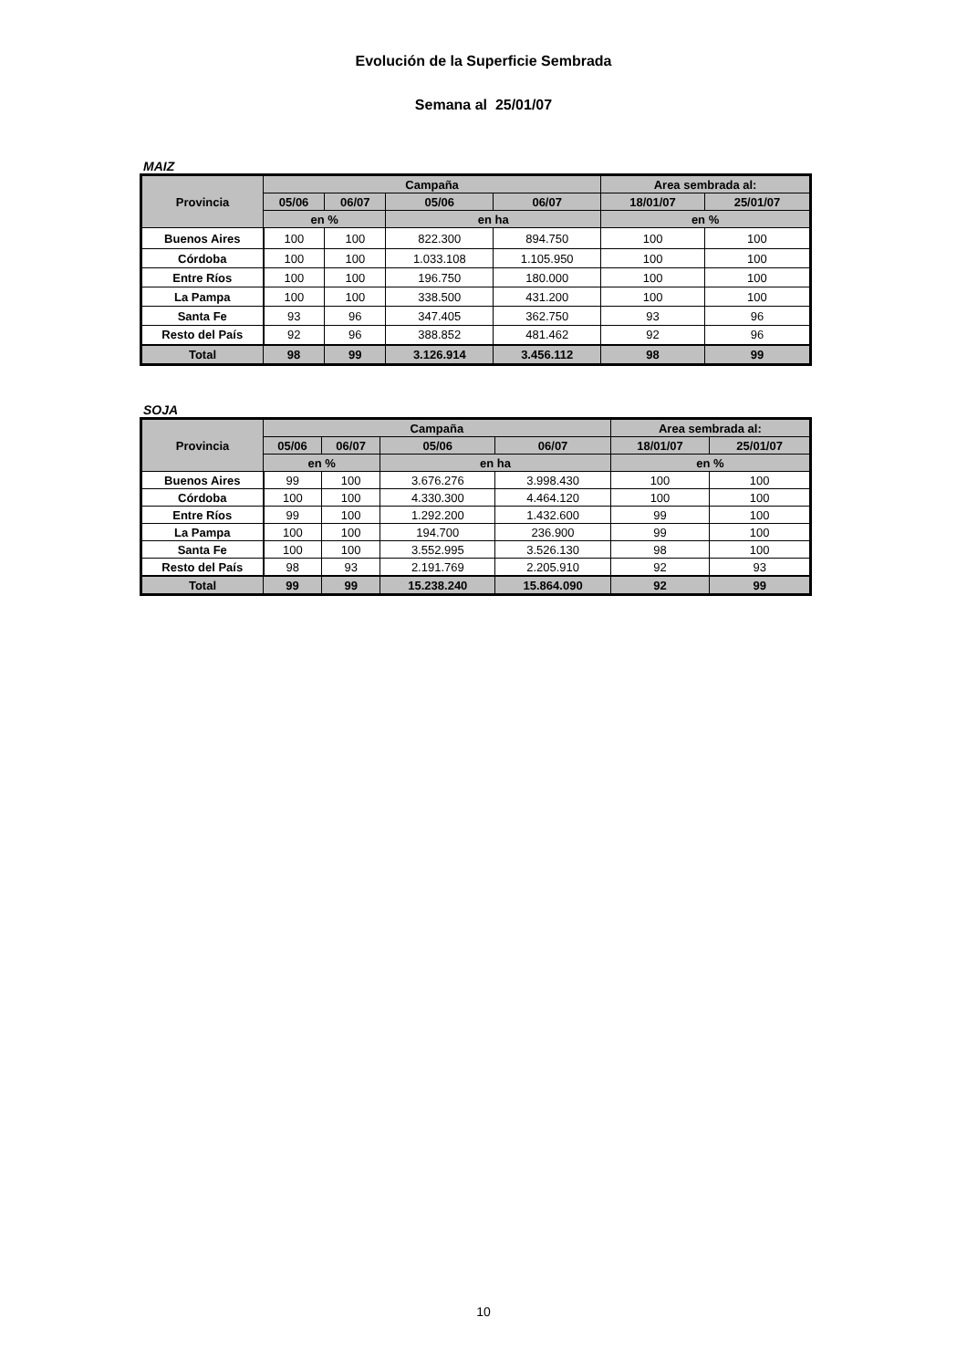Evolución de la Superficie Sembrada
Semana al 25/01/07
MAIZ
| Provincia | Campaña | | | | Area sembrada al: | |
| --- | --- | --- | --- | --- | --- | --- |
| | 05/06 | 06/07 | 05/06 | 06/07 | 18/01/07 | 25/01/07 |
| | en % | | en ha | | en % | |
| Buenos Aires | 100 | 100 | 822.300 | 894.750 | 100 | 100 |
| Córdoba | 100 | 100 | 1.033.108 | 1.105.950 | 100 | 100 |
| Entre Ríos | 100 | 100 | 196.750 | 180.000 | 100 | 100 |
| La Pampa | 100 | 100 | 338.500 | 431.200 | 100 | 100 |
| Santa Fe | 93 | 96 | 347.405 | 362.750 | 93 | 96 |
| Resto del País | 92 | 96 | 388.852 | 481.462 | 92 | 96 |
| Total | 98 | 99 | 3.126.914 | 3.456.112 | 98 | 99 |
SOJA
| Provincia | Campaña | | | | Area sembrada al: | |
| --- | --- | --- | --- | --- | --- | --- |
| | 05/06 | 06/07 | 05/06 | 06/07 | 18/01/07 | 25/01/07 |
| | en % | | en ha | | en % | |
| Buenos Aires | 99 | 100 | 3.676.276 | 3.998.430 | 100 | 100 |
| Córdoba | 100 | 100 | 4.330.300 | 4.464.120 | 100 | 100 |
| Entre Ríos | 99 | 100 | 1.292.200 | 1.432.600 | 99 | 100 |
| La Pampa | 100 | 100 | 194.700 | 236.900 | 99 | 100 |
| Santa Fe | 100 | 100 | 3.552.995 | 3.526.130 | 98 | 100 |
| Resto del País | 98 | 93 | 2.191.769 | 2.205.910 | 92 | 93 |
| Total | 99 | 99 | 15.238.240 | 15.864.090 | 92 | 99 |
10